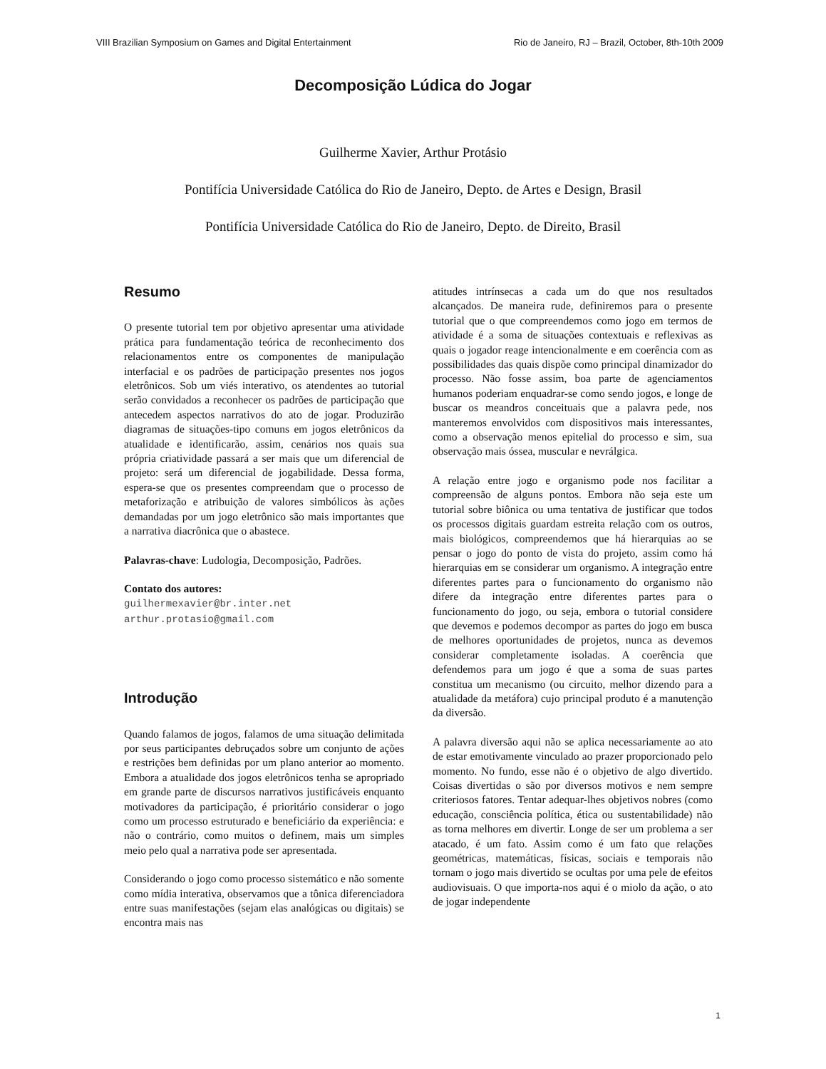VIII Brazilian Symposium on Games and Digital Entertainment Rio de Janeiro, RJ – Brazil, October, 8th-10th 2009
Decomposição Lúdica do Jogar
Guilherme Xavier, Arthur Protásio
Pontifícia Universidade Católica do Rio de Janeiro, Depto. de Artes e Design, Brasil
Pontifícia Universidade Católica do Rio de Janeiro, Depto. de Direito, Brasil
Resumo
O presente tutorial tem por objetivo apresentar uma atividade prática para fundamentação teórica de reconhecimento dos relacionamentos entre os componentes de manipulação interfacial e os padrões de participação presentes nos jogos eletrônicos. Sob um viés interativo, os atendentes ao tutorial serão convidados a reconhecer os padrões de participação que antecedem aspectos narrativos do ato de jogar. Produzirão diagramas de situações-tipo comuns em jogos eletrônicos da atualidade e identificarão, assim, cenários nos quais sua própria criatividade passará a ser mais que um diferencial de projeto: será um diferencial de jogabilidade. Dessa forma, espera-se que os presentes compreendam que o processo de metaforização e atribuição de valores simbólicos às ações demandadas por um jogo eletrônico são mais importantes que a narrativa diacrônica que o abastece.
Palavras-chave: Ludologia, Decomposição, Padrões.
Contato dos autores:
guilhermexavier@br.inter.net
arthur.protasio@gmail.com
Introdução
Quando falamos de jogos, falamos de uma situação delimitada por seus participantes debruçados sobre um conjunto de ações e restrições bem definidas por um plano anterior ao momento. Embora a atualidade dos jogos eletrônicos tenha se apropriado em grande parte de discursos narrativos justificáveis enquanto motivadores da participação, é prioritário considerar o jogo como um processo estruturado e beneficiário da experiência: e não o contrário, como muitos o definem, mais um simples meio pelo qual a narrativa pode ser apresentada.
Considerando o jogo como processo sistemático e não somente como mídia interativa, observamos que a tônica diferenciadora entre suas manifestações (sejam elas analógicas ou digitais) se encontra mais nas
atitudes intrínsecas a cada um do que nos resultados alcançados. De maneira rude, definiremos para o presente tutorial que o que compreendemos como jogo em termos de atividade é a soma de situações contextuais e reflexivas as quais o jogador reage intencionalmente e em coerência com as possibilidades das quais dispõe como principal dinamizador do processo. Não fosse assim, boa parte de agenciamentos humanos poderiam enquadrar-se como sendo jogos, e longe de buscar os meandros conceituais que a palavra pede, nos manteremos envolvidos com dispositivos mais interessantes, como a observação menos epitelial do processo e sim, sua observação mais óssea, muscular e nevrálgica.
A relação entre jogo e organismo pode nos facilitar a compreensão de alguns pontos. Embora não seja este um tutorial sobre biônica ou uma tentativa de justificar que todos os processos digitais guardam estreita relação com os outros, mais biológicos, compreendemos que há hierarquias ao se pensar o jogo do ponto de vista do projeto, assim como há hierarquias em se considerar um organismo. A integração entre diferentes partes para o funcionamento do organismo não difere da integração entre diferentes partes para o funcionamento do jogo, ou seja, embora o tutorial considere que devemos e podemos decompor as partes do jogo em busca de melhores oportunidades de projetos, nunca as devemos considerar completamente isoladas. A coerência que defendemos para um jogo é que a soma de suas partes constitua um mecanismo (ou circuito, melhor dizendo para a atualidade da metáfora) cujo principal produto é a manutenção da diversão.
A palavra diversão aqui não se aplica necessariamente ao ato de estar emotivamente vinculado ao prazer proporcionado pelo momento. No fundo, esse não é o objetivo de algo divertido. Coisas divertidas o são por diversos motivos e nem sempre criteriosos fatores. Tentar adequar-lhes objetivos nobres (como educação, consciência política, ética ou sustentabilidade) não as torna melhores em divertir. Longe de ser um problema a ser atacado, é um fato. Assim como é um fato que relações geométricas, matemáticas, físicas, sociais e temporais não tornam o jogo mais divertido se ocultas por uma pele de efeitos audiovisuais. O que importa-nos aqui é o miolo da ação, o ato de jogar independente
1